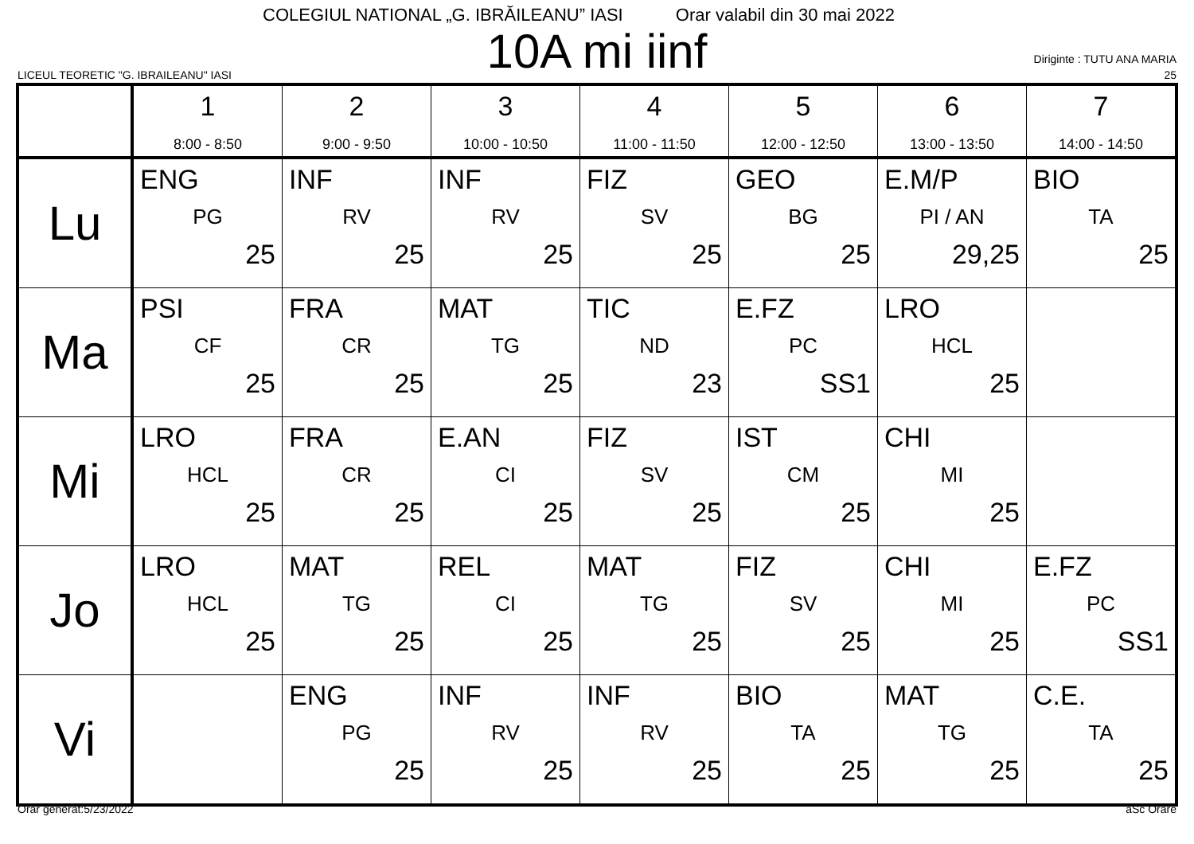COLEGIUL NATIONAL „G. IBRĂILEANU” IASI Orar valabil din 30 mai 2022
10A mi iinf
LICEUL TEORETIC "G. IBRAILEANU" IASI
Diriginte : TUTU ANA MARIA
25
| | 1 8:00 - 8:50 | 2 9:00 - 9:50 | 3 10:00 - 10:50 | 4 11:00 - 11:50 | 5 12:00 - 12:50 | 6 13:00 - 13:50 | 7 14:00 - 14:50 |
| --- | --- | --- | --- | --- | --- | --- | --- |
| Lu | ENG PG 25 | INF RV 25 | INF RV 25 | FIZ SV 25 | GEO BG 25 | E.M/P PI / AN 29,25 | BIO TA 25 |
| Ma | PSI CF 25 | FRA CR 25 | MAT TG 25 | TIC ND 23 | E.FZ PC SS1 | LRO HCL 25 | |
| Mi | LRO HCL 25 | FRA CR 25 | E.AN CI 25 | FIZ SV 25 | IST CM 25 | CHI MI 25 | |
| Jo | LRO HCL 25 | MAT TG 25 | REL CI 25 | MAT TG 25 | FIZ SV 25 | CHI MI 25 | E.FZ PC SS1 |
| Vi | | ENG PG 25 | INF RV 25 | INF RV 25 | BIO TA 25 | MAT TG 25 | C.E. TA 25 |
Orar generat:5/23/2022 aSc Orare